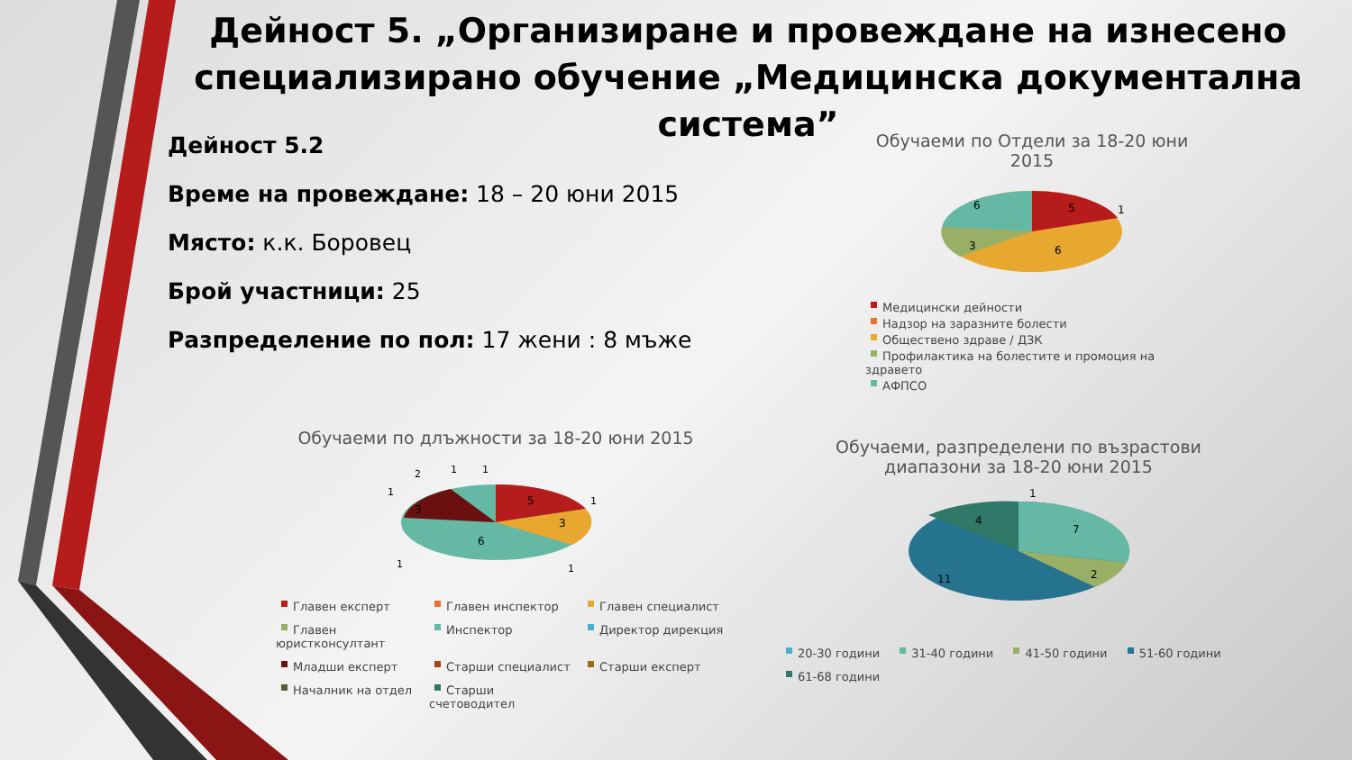Дейност 5. „Организиране и провеждане на изнесено специализирано обучение „Медицинска документална система”
Дейност 5.2
Време на провеждане: 18 – 20 юни 2015
Място: к.к. Боровец
Брой участници: 25
Разпределение по пол: 17 жени : 8 мъже
Обучаеми по Отдели за 18-20 юни 2015
5
6
6
3
1
Медицински дейности
Надзор на заразните болести
Обществено здраве / ДЗК
Профилактика на болестите и промоция на здравето
АФПСО
Обучаеми по длъжности за 18-20 юни 2015
5
6
3
3
2
1
1
1
1
1
1
Главен експерт Главен инспектор Главен специалист Главен юристконсултант Инспектор Директор дирекция Младши експерт Старши специалист Старши експерт Началник на отдел Старши счетоводител
Обучаеми, разпределени по възрастови
диапазони за 18-20 юни 2015
4
7
2
11
1
20-30 години 31-40 години 41-50 години 51-60 години 61-68 години